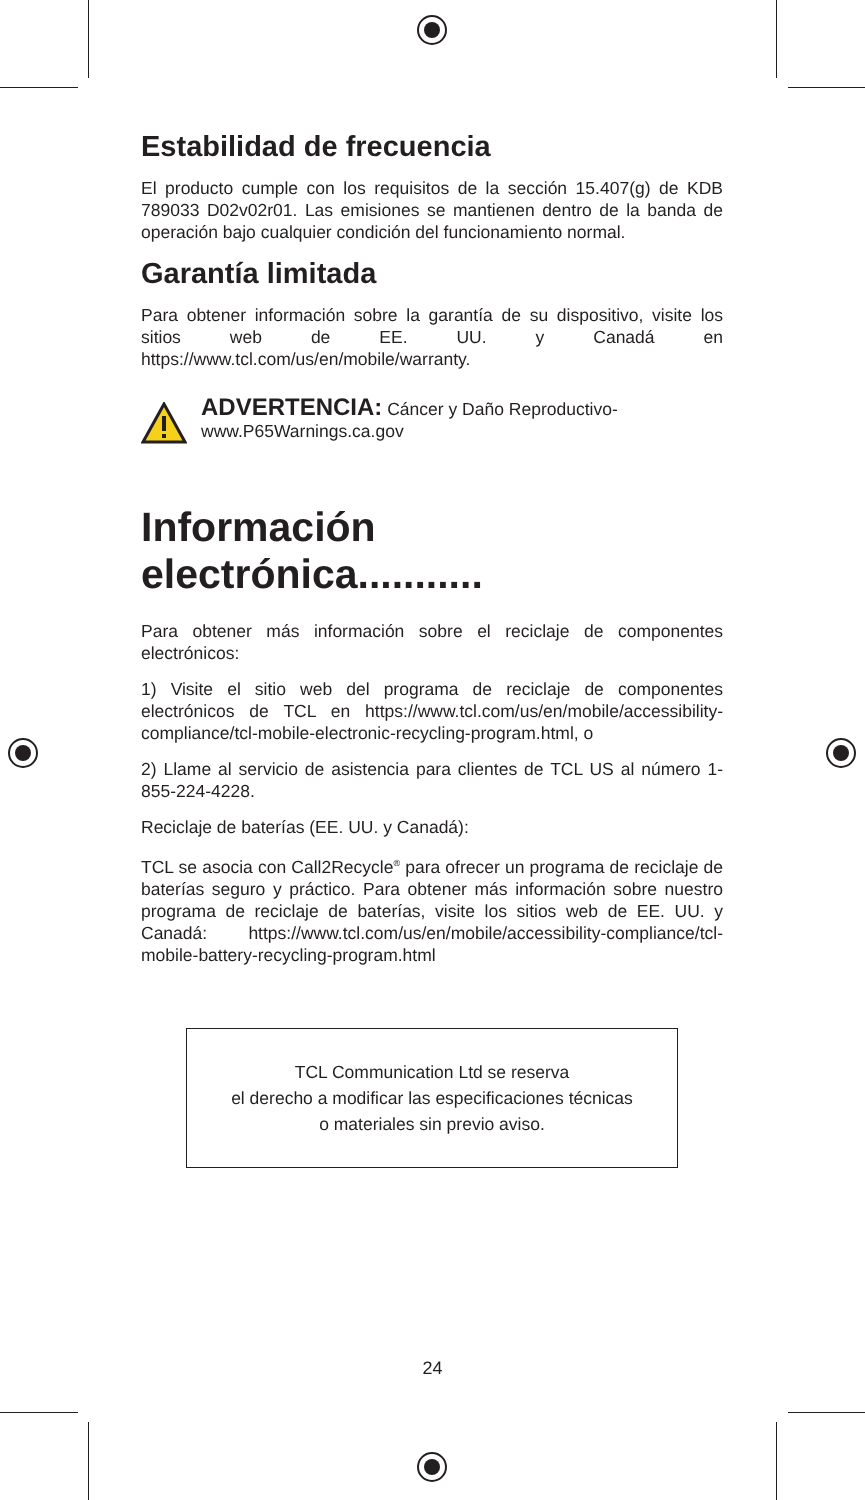Estabilidad de frecuencia
El producto cumple con los requisitos de la sección 15.407(g) de KDB 789033 D02v02r01. Las emisiones se mantienen dentro de la banda de operación bajo cualquier condición del funcionamiento normal.
Garantía limitada
Para obtener información sobre la garantía de su dispositivo, visite los sitios web de EE. UU. y Canadá en https://www.tcl.com/us/en/mobile/warranty.
ADVERTENCIA: Cáncer y Daño Reproductivo-
www.P65Warnings.ca.gov
Información electrónica...........
Para obtener más información sobre el reciclaje de componentes electrónicos:
1) Visite el sitio web del programa de reciclaje de componentes electrónicos de TCL en https://www.tcl.com/us/en/mobile/accessibility-compliance/tcl-mobile-electronic-recycling-program.html, o
2) Llame al servicio de asistencia para clientes de TCL US al número 1-855-224-4228.
Reciclaje de baterías (EE. UU. y Canadá):
TCL se asocia con Call2Recycle<sup>®</sup> para ofrecer un programa de reciclaje de baterías seguro y práctico. Para obtener más información sobre nuestro programa de reciclaje de baterías, visite los sitios web de EE. UU. y Canadá: https://www.tcl.com/us/en/mobile/accessibility-compliance/tcl-mobile-battery-recycling-program.html
TCL Communication Ltd se reserva
el derecho a modificar las especificaciones técnicas
o materiales sin previo aviso.
24